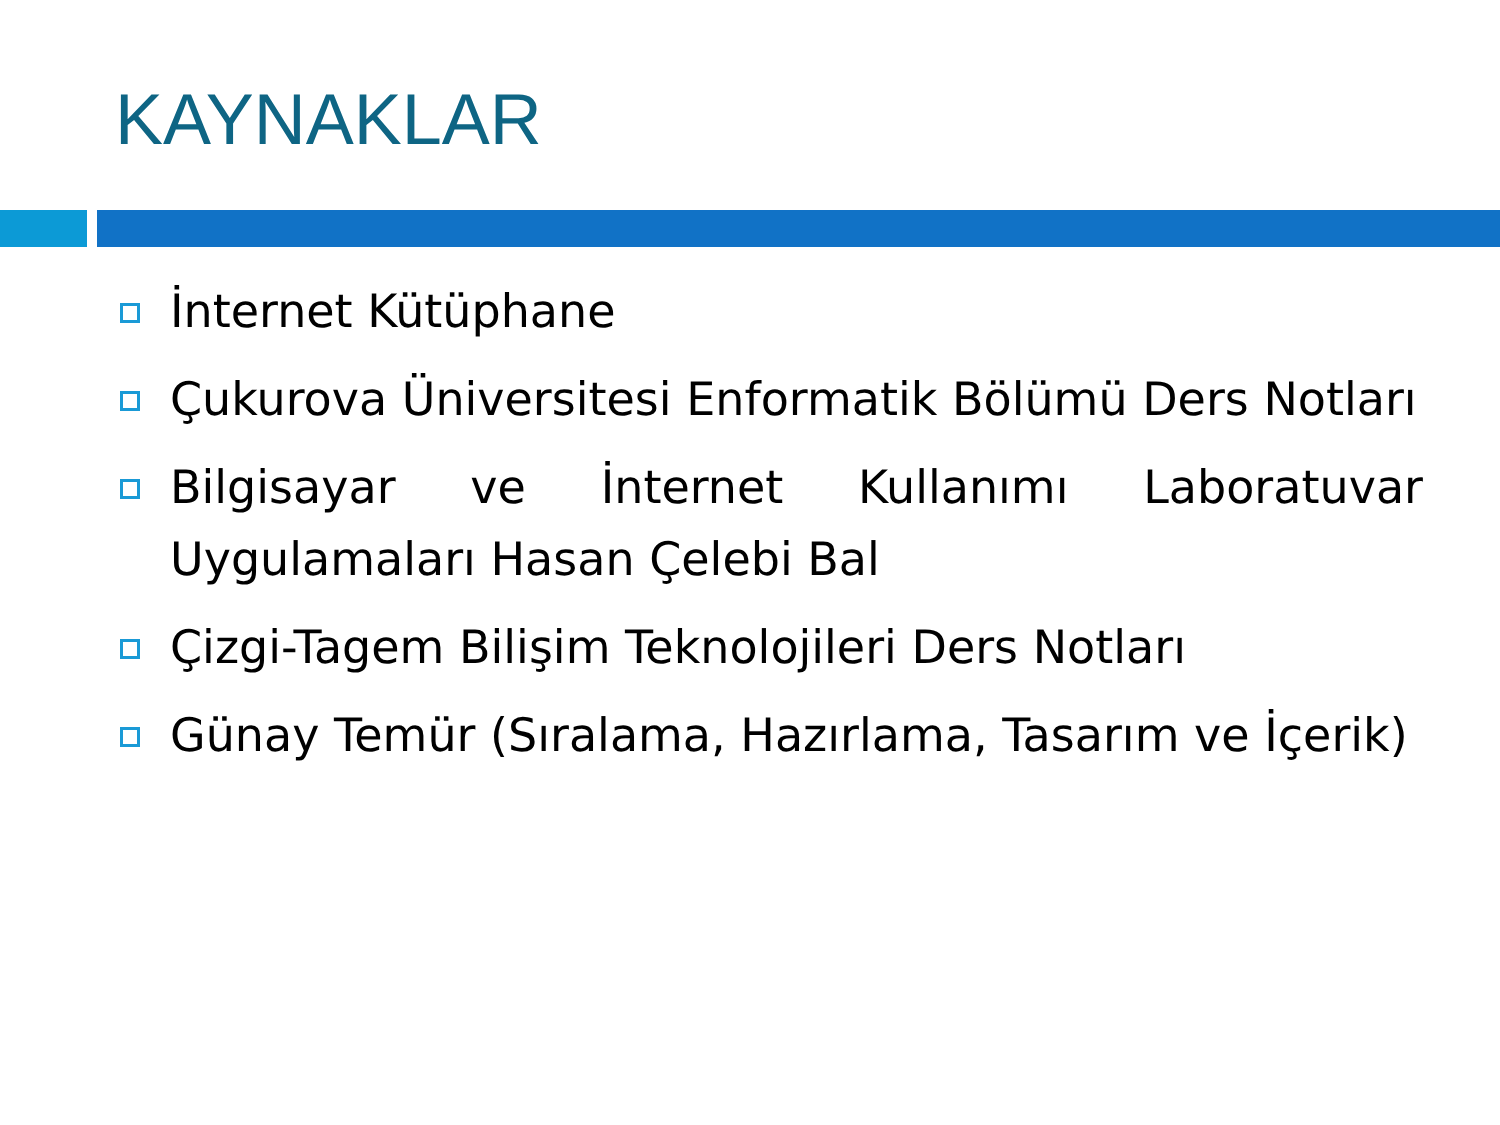KAYNAKLAR
İnternet Kütüphane
Çukurova Üniversitesi Enformatik Bölümü Ders Notları
Bilgisayar ve İnternet Kullanımı Laboratuvar Uygulamaları Hasan Çelebi Bal
Çizgi-Tagem Bilişim Teknolojileri Ders Notları
Günay Temür (Sıralama, Hazırlama, Tasarım ve İçerik)